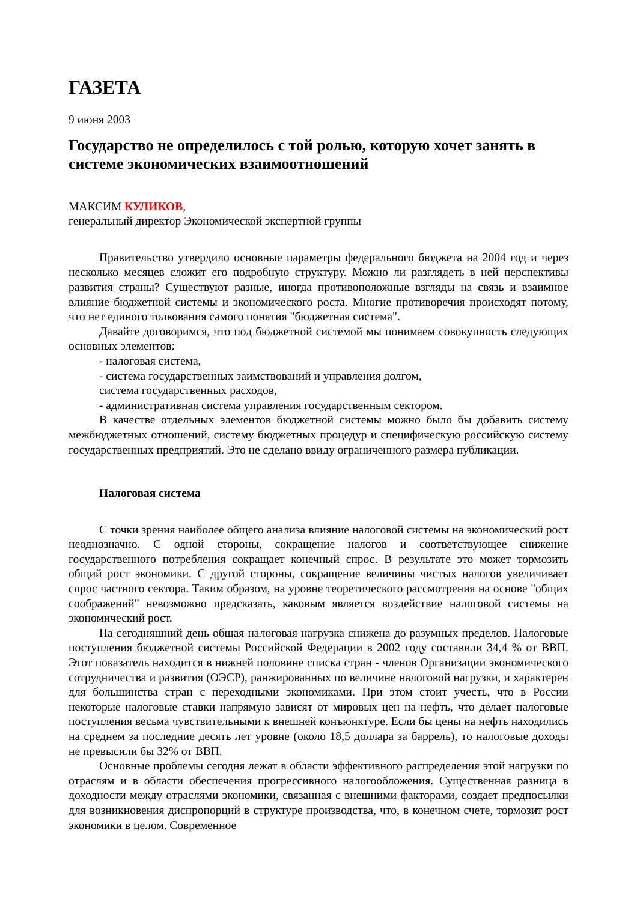ГАЗЕТА
9 июня 2003
Государство не определилось с той ролью, которую хочет занять в системе экономических взаимоотношений
МАКСИМ КУЛИКОВ,
генеральный директор Экономической экспертной группы
Правительство утвердило основные параметры федерального бюджета на 2004 год и через несколько месяцев сложит его подробную структуру. Можно ли разглядеть в ней перспективы развития страны? Существуют разные, иногда противоположные взгляды на связь и взаимное влияние бюджетной системы и экономического роста. Многие противоречия происходят потому, что нет единого толкования самого понятия "бюджетная система".
Давайте договоримся, что под бюджетной системой мы понимаем совокупность следующих основных элементов:
- налоговая система,
- система государственных заимствований и управления долгом,
система государственных расходов,
- административная система управления государственным сектором.
В качестве отдельных элементов бюджетной системы можно было бы добавить систему межбюджетных отношений, систему бюджетных процедур и специфическую российскую систему государственных предприятий. Это не сделано ввиду ограниченного размера публикации.
Налоговая система
С точки зрения наиболее общего анализа влияние налоговой системы на экономический рост неоднозначно. С одной стороны, сокращение налогов и соответствующее снижение государственного потребления сокращает конечный спрос. В результате это может тормозить общий рост экономики. С другой стороны, сокращение величины чистых налогов увеличивает спрос частного сектора. Таким образом, на уровне теоретического рассмотрения на основе "общих соображений" невозможно предсказать, каковым является воздействие налоговой системы на экономический рост.
На сегодняшний день общая налоговая нагрузка снижена до разумных пределов. Налоговые поступления бюджетной системы Российской Федерации в 2002 году составили 34,4 % от ВВП. Этот показатель находится в нижней половине списка стран - членов Организации экономического сотрудничества и развития (ОЭСР), ранжированных по величине налоговой нагрузки, и характерен для большинства стран с переходными экономиками. При этом стоит учесть, что в России некоторые налоговые ставки напрямую зависят от мировых цен на нефть, что делает налоговые поступления весьма чувствительными к внешней конъюнктуре. Если бы цены на нефть находились на среднем за последние десять лет уровне (около 18,5 доллара за баррель), то налоговые доходы не превысили бы 32% от ВВП.
Основные проблемы сегодня лежат в области эффективного распределения этой нагрузки по отраслям и в области обеспечения прогрессивного налогообложения. Существенная разница в доходности между отраслями экономики, связанная с внешними факторами, создает предпосылки для возникновения диспропорций в структуре производства, что, в конечном счете, тормозит рост экономики в целом. Современное